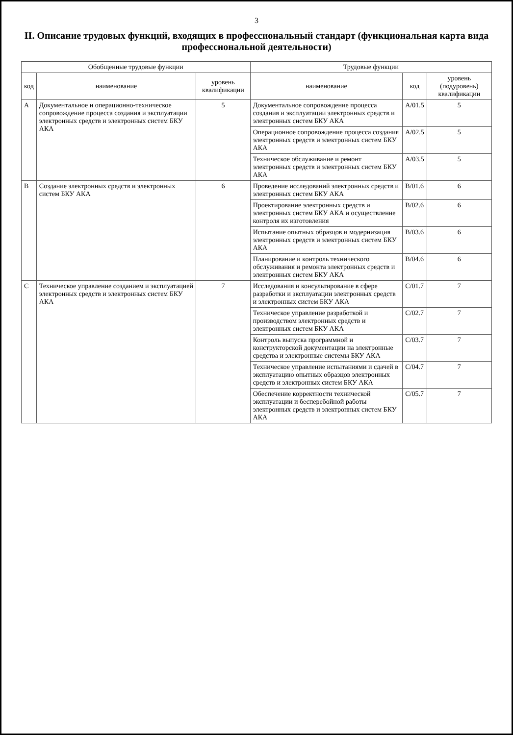3
II. Описание трудовых функций, входящих в профессиональный стандарт (функциональная карта вида профессиональной деятельности)
| Обобщенные трудовые функции | | | Трудовые функции | | |
| --- | --- | --- | --- | --- | --- |
| код | наименование | уровень квалификации | наименование | код | уровень (подуровень) квалификации |
| A | Документальное и операционно-техническое сопровождение процесса создания и эксплуатации электронных средств и электронных систем БКУ АКА | 5 | Документальное сопровождение процесса создания и эксплуатации электронных средств и электронных систем БКУ АКА | A/01.5 | 5 |
| | | | Операционное сопровождение процесса создания электронных средств и электронных систем БКУ АКА | A/02.5 | 5 |
| | | | Техническое обслуживание и ремонт электронных средств и электронных систем БКУ АКА | A/03.5 | 5 |
| B | Создание электронных средств и электронных систем БКУ АКА | 6 | Проведение исследований электронных средств и электронных систем БКУ АКА | B/01.6 | 6 |
| | | | Проектирование электронных средств и электронных систем БКУ АКА и осуществление контроля их изготовления | B/02.6 | 6 |
| | | | Испытание опытных образцов и модернизация электронных средств и электронных систем БКУ АКА | B/03.6 | 6 |
| | | | Планирование и контроль технического обслуживания и ремонта электронных средств и электронных систем БКУ АКА | B/04.6 | 6 |
| C | Техническое управление созданием и эксплуатацией электронных средств и электронных систем БКУ АКА | 7 | Исследования и консультирование в сфере разработки и эксплуатации электронных средств и электронных систем БКУ АКА | C/01.7 | 7 |
| | | | Техническое управление разработкой и производством электронных средств и электронных систем БКУ АКА | C/02.7 | 7 |
| | | | Контроль выпуска программной и конструкторской документации на электронные средства и электронные системы БКУ АКА | C/03.7 | 7 |
| | | | Техническое управление испытаниями и сдачей в эксплуатацию опытных образцов электронных средств и электронных систем БКУ АКА | C/04.7 | 7 |
| | | | Обеспечение корректности технической эксплуатации и бесперебойной работы электронных средств и электронных систем БКУ АКА | C/05.7 | 7 |